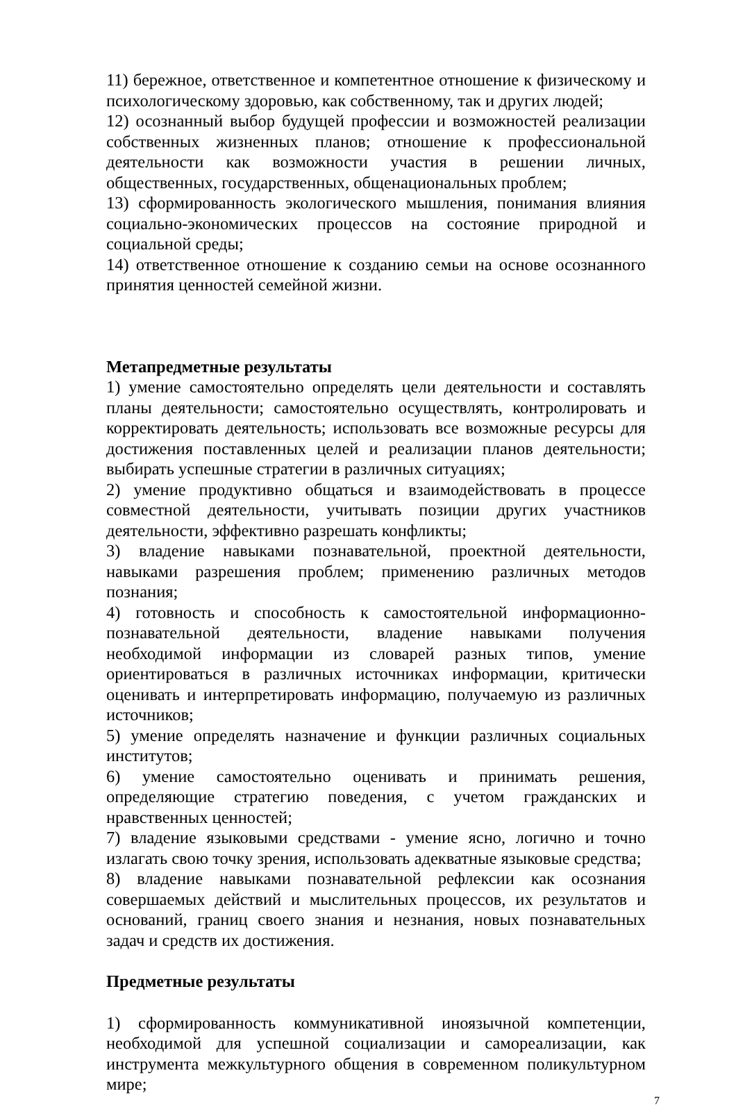11) бережное, ответственное и компетентное отношение к физическому и психологическому здоровью, как собственному, так и других людей;
12) осознанный выбор будущей профессии и возможностей реализации собственных жизненных планов; отношение к профессиональной деятельности как возможности участия в решении личных, общественных, государственных, общенациональных проблем;
13) сформированность экологического мышления, понимания влияния социально-экономических процессов на состояние природной и социальной среды;
14) ответственное отношение к созданию семьи на основе осознанного принятия ценностей семейной жизни.
Метапредметные результаты
1) умение самостоятельно определять цели деятельности и составлять планы деятельности; самостоятельно осуществлять, контролировать и корректировать деятельность; использовать все возможные ресурсы для достижения поставленных целей и реализации планов деятельности; выбирать успешные стратегии в различных ситуациях;
2) умение продуктивно общаться и взаимодействовать в процессе совместной деятельности, учитывать позиции других участников деятельности, эффективно разрешать конфликты;
3) владение навыками познавательной, проектной деятельности, навыками разрешения проблем; применению различных методов познания;
4) готовность и способность к самостоятельной информационно-познавательной деятельности, владение навыками получения необходимой информации из словарей разных типов, умение ориентироваться в различных источниках информации, критически оценивать и интерпретировать информацию, получаемую из различных источников;
5) умение определять назначение и функции различных социальных институтов;
6) умение самостоятельно оценивать и принимать решения, определяющие стратегию поведения, с учетом гражданских и нравственных ценностей;
7) владение языковыми средствами - умение ясно, логично и точно излагать свою точку зрения, использовать адекватные языковые средства;
8) владение навыками познавательной рефлексии как осознания совершаемых действий и мыслительных процессов, их результатов и оснований, границ своего знания и незнания, новых познавательных задач и средств их достижения.
Предметные результаты
1) сформированность коммуникативной иноязычной компетенции, необходимой для успешной социализации и самореализации, как инструмента межкультурного общения в современном поликультурном мире;
7